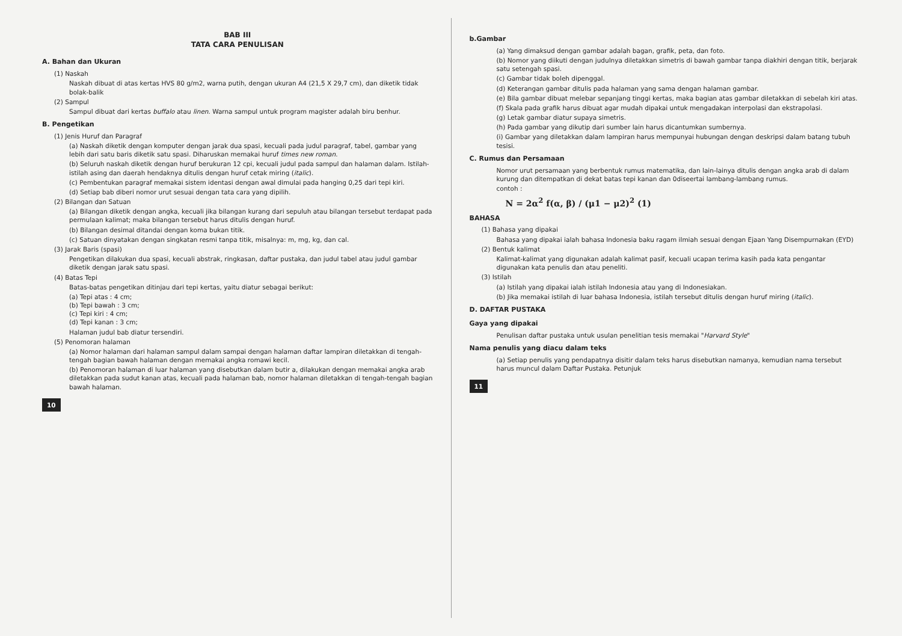BAB III
TATA CARA PENULISAN
A. Bahan dan Ukuran
(1) Naskah
Naskah dibuat di atas kertas HVS 80 g/m2, warna putih, dengan ukuran A4 (21,5 X 29,7 cm), dan diketik tidak bolak-balik
(2) Sampul
Sampul dibuat dari kertas buffalo atau linen. Warna sampul untuk program magister adalah biru benhur.
B. Pengetikan
(1) Jenis Huruf dan Paragraf
(a) Naskah diketik dengan komputer dengan jarak dua spasi, kecuali pada judul paragraf, tabel, gambar yang lebih dari satu baris diketik satu spasi. Diharuskan memakai huruf times new roman.
(b) Seluruh naskah diketik dengan huruf berukuran 12 cpi, kecuali judul pada sampul dan halaman dalam. Istilah-istilah asing dan daerah hendaknya ditulis dengan huruf cetak miring (italic).
(c) Pembentukan paragraf memakai sistem identasi dengan awal dimulai pada hanging 0,25 dari tepi kiri.
(d) Setiap bab diberi nomor urut sesuai dengan tata cara yang dipilih.
(2) Bilangan dan Satuan
(a) Bilangan diketik dengan angka, kecuali jika bilangan kurang dari sepuluh atau bilangan tersebut terdapat pada permulaan kalimat; maka bilangan tersebut harus ditulis dengan huruf.
(b) Bilangan desimal ditandai dengan koma bukan titik.
(c) Satuan dinyatakan dengan singkatan resmi tanpa titik, misalnya: m, mg, kg, dan cal.
(3) Jarak Baris (spasi)
Pengetikan dilakukan dua spasi, kecuali abstrak, ringkasan, daftar pustaka, dan judul tabel atau judul gambar diketik dengan jarak satu spasi.
(4) Batas Tepi
Batas-batas pengetikan ditinjau dari tepi kertas, yaitu diatur sebagai berikut:
(a) Tepi atas : 4 cm;
(b) Tepi bawah : 3 cm;
(c) Tepi kiri : 4 cm;
(d) Tepi kanan : 3 cm;
Halaman judul bab diatur tersendiri.
(5) Penomoran halaman
(a) Nomor halaman dari halaman sampul dalam sampai dengan halaman daftar lampiran diletakkan di tengah-tengah bagian bawah halaman dengan memakai angka romawi kecil.
(b) Penomoran halaman di luar halaman yang disebutkan dalam butir a, dilakukan dengan memakai angka arab diletakkan pada sudut kanan atas, kecuali pada halaman bab, nomor halaman diletakkan di tengah-tengah bagian bawah halaman.
10
b.Gambar
(a) Yang dimaksud dengan gambar adalah bagan, grafik, peta, dan foto.
(b) Nomor yang diikuti dengan judulnya diletakkan simetris di bawah gambar tanpa diakhiri dengan titik, berjarak satu setengah spasi.
(c) Gambar tidak boleh dipenggal.
(d) Keterangan gambar ditulis pada halaman yang sama dengan halaman gambar.
(e) Bila gambar dibuat melebar sepanjang tinggi kertas, maka bagian atas gambar diletakkan di sebelah kiri atas.
(f) Skala pada grafik harus dibuat agar mudah dipakai untuk mengadakan interpolasi dan ekstrapolasi.
(g) Letak gambar diatur supaya simetris.
(h) Pada gambar yang dikutip dari sumber lain harus dicantumkan sumbernya.
(i) Gambar yang diletakkan dalam lampiran harus mempunyai hubungan dengan deskripsi dalam batang tubuh tesisi.
C. Rumus dan Persamaan
Nomor urut persamaan yang berbentuk rumus matematika, dan lain-lainya ditulis dengan angka arab di dalam kurung dan ditempatkan di dekat batas tepi kanan dan 0diseertai lambang-lambang rumus.
contoh :
N = 2α<sup>2</sup> f(α, β) / (μ1 − μ2)<sup>2</sup> (1)
BAHASA
(1) Bahasa yang dipakai
Bahasa yang dipakai ialah bahasa Indonesia baku ragam ilmiah sesuai dengan Ejaan Yang Disempurnakan (EYD)
(2) Bentuk kalimat
Kalimat-kalimat yang digunakan adalah kalimat pasif, kecuali ucapan terima kasih pada kata pengantar digunakan kata penulis dan atau peneliti.
(3) Istilah
(a) Istilah yang dipakai ialah istilah Indonesia atau yang di Indonesiakan.
(b) Jika memakai istilah di luar bahasa Indonesia, istilah tersebut ditulis dengan huruf miring (italic).
D. DAFTAR PUSTAKA
Gaya yang dipakai
Penulisan daftar pustaka untuk usulan penelitian tesis memakai "Harvard Style"
Nama penulis yang diacu dalam teks
(a) Setiap penulis yang pendapatnya disitir dalam teks harus disebutkan namanya, kemudian nama tersebut harus muncul dalam Daftar Pustaka. Petunjuk
11